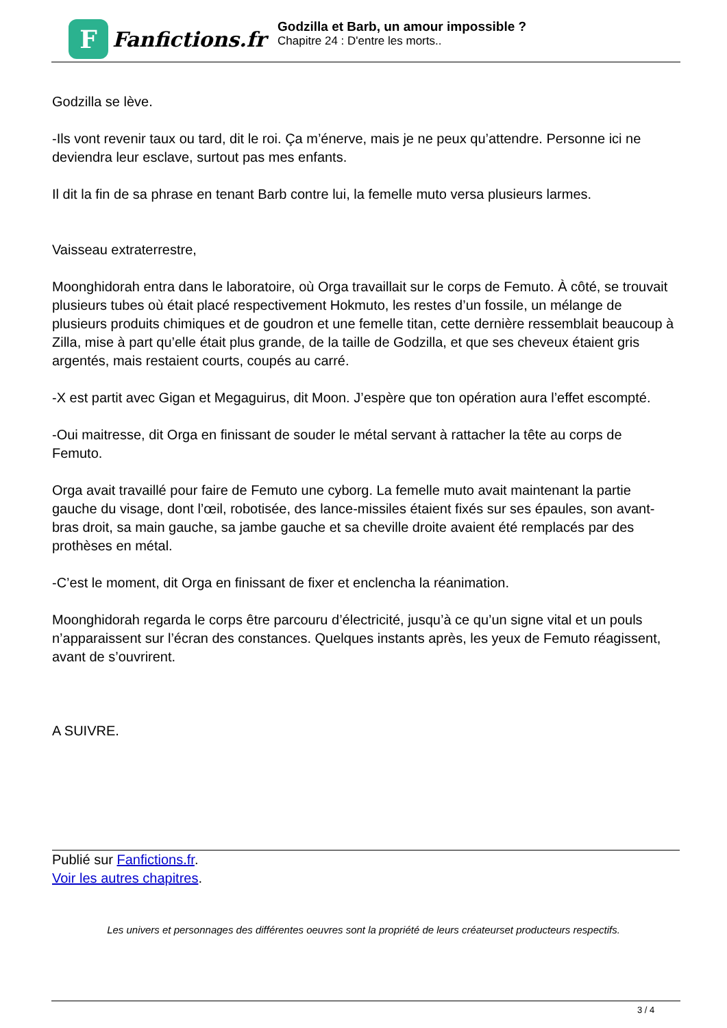F
Fanfictions.fr
Godzilla et Barb, un amour impossible ?
Chapitre 24 : D'entre les morts..
Godzilla se lève.
-Ils vont revenir taux ou tard, dit le roi. Ça m’énerve, mais je ne peux qu’attendre. Personne ici ne deviendra leur esclave, surtout pas mes enfants.
Il dit la fin de sa phrase en tenant Barb contre lui, la femelle muto versa plusieurs larmes.
Vaisseau extraterrestre,
Moonghidorah entra dans le laboratoire, où Orga travaillait sur le corps de Femuto. À côté, se trouvait plusieurs tubes où était placé respectivement Hokmuto, les restes d’un fossile, un mélange de plusieurs produits chimiques et de goudron et une femelle titan, cette dernière ressemblait beaucoup à Zilla, mise à part qu’elle était plus grande, de la taille de Godzilla, et que ses cheveux étaient gris argentés, mais restaient courts, coupés au carré.
-X est partit avec Gigan et Megaguirus, dit Moon. J’espère que ton opération aura l’effet escompté.
-Oui maitresse, dit Orga en finissant de souder le métal servant à rattacher la tête au corps de Femuto.
Orga avait travaillé pour faire de Femuto une cyborg. La femelle muto avait maintenant la partie gauche du visage, dont l’œil, robotisée, des lance-missiles étaient fixés sur ses épaules, son avant-bras droit, sa main gauche, sa jambe gauche et sa cheville droite avaient été remplacés par des prothèses en métal.
-C’est le moment, dit Orga en finissant de fixer et enclencha la réanimation.
Moonghidorah regarda le corps être parcouru d’électricité, jusqu’à ce qu’un signe vital et un pouls n’apparaissent sur l’écran des constances. Quelques instants après, les yeux de Femuto réagissent, avant de s’ouvrirent.
A SUIVRE.
Publié sur Fanfictions.fr.
Voir les autres chapitres.
Les univers et personnages des différentes oeuvres sont la propriété de leurs créateurset producteurs respectifs.
3 / 4